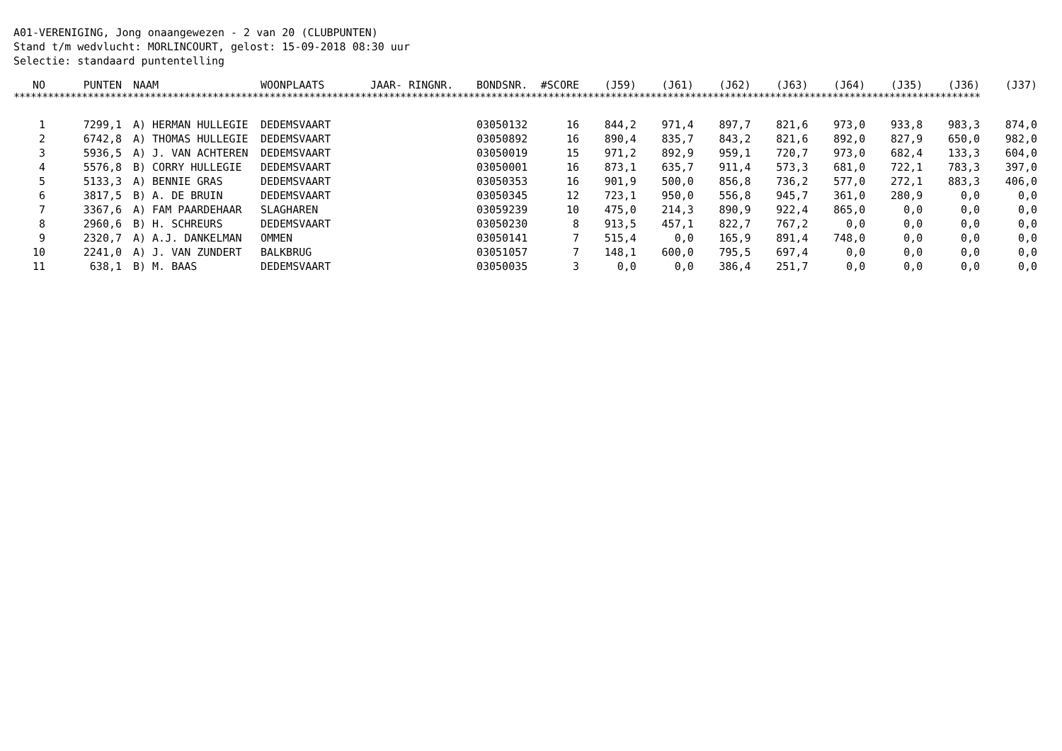A01-VERENIGING, Jong onaangewezen - 2 van 20 (CLUBPUNTEN)
Stand t/m wedvlucht: MORLINCOURT, gelost: 15-09-2018 08:30 uur
Selectie: standaard puntentelling
| NO | PUNTEN | NAAM | WOONPLAATS | JAAR- RINGNR. | BONDSNR. | #SCORE | (J59) | (J61) | (J62) | (J63) | (J64) | (J35) | (J36) | (J37) |
| --- | --- | --- | --- | --- | --- | --- | --- | --- | --- | --- | --- | --- | --- | --- |
**************************************************************************************************************************************************************************
| 1 | 7299,1 | A) HERMAN HULLEGIE | DEDEMSVAART | | 03050132 | 16 | 844,2 | 971,4 | 897,7 | 821,6 | 973,0 | 933,8 | 983,3 | 874,0 |
| 2 | 6742,8 | A) THOMAS HULLEGIE | DEDEMSVAART | | 03050892 | 16 | 890,4 | 835,7 | 843,2 | 821,6 | 892,0 | 827,9 | 650,0 | 982,0 |
| 3 | 5936,5 | A) J. VAN ACHTEREN | DEDEMSVAART | | 03050019 | 15 | 971,2 | 892,9 | 959,1 | 720,7 | 973,0 | 682,4 | 133,3 | 604,0 |
| 4 | 5576,8 | B) CORRY HULLEGIE | DEDEMSVAART | | 03050001 | 16 | 873,1 | 635,7 | 911,4 | 573,3 | 681,0 | 722,1 | 783,3 | 397,0 |
| 5 | 5133,3 | A) BENNIE GRAS | DEDEMSVAART | | 03050353 | 16 | 901,9 | 500,0 | 856,8 | 736,2 | 577,0 | 272,1 | 883,3 | 406,0 |
| 6 | 3817,5 | B) A. DE BRUIN | DEDEMSVAART | | 03050345 | 12 | 723,1 | 950,0 | 556,8 | 945,7 | 361,0 | 280,9 | 0,0 | 0,0 |
| 7 | 3367,6 | A) FAM PAARDEHAAR | SLAGHAREN | | 03059239 | 10 | 475,0 | 214,3 | 890,9 | 922,4 | 865,0 | 0,0 | 0,0 | 0,0 |
| 8 | 2960,6 | B) H. SCHREURS | DEDEMSVAART | | 03050230 | 8 | 913,5 | 457,1 | 822,7 | 767,2 | 0,0 | 0,0 | 0,0 | 0,0 |
| 9 | 2320,7 | A) A.J. DANKELMAN | OMMEN | | 03050141 | 7 | 515,4 | 0,0 | 165,9 | 891,4 | 748,0 | 0,0 | 0,0 | 0,0 |
| 10 | 2241,0 | A) J. VAN ZUNDERT | BALKBRUG | | 03051057 | 7 | 148,1 | 600,0 | 795,5 | 697,4 | 0,0 | 0,0 | 0,0 | 0,0 |
| 11 | 638,1 | B) M. BAAS | DEDEMSVAART | | 03050035 | 3 | 0,0 | 0,0 | 386,4 | 251,7 | 0,0 | 0,0 | 0,0 | 0,0 |